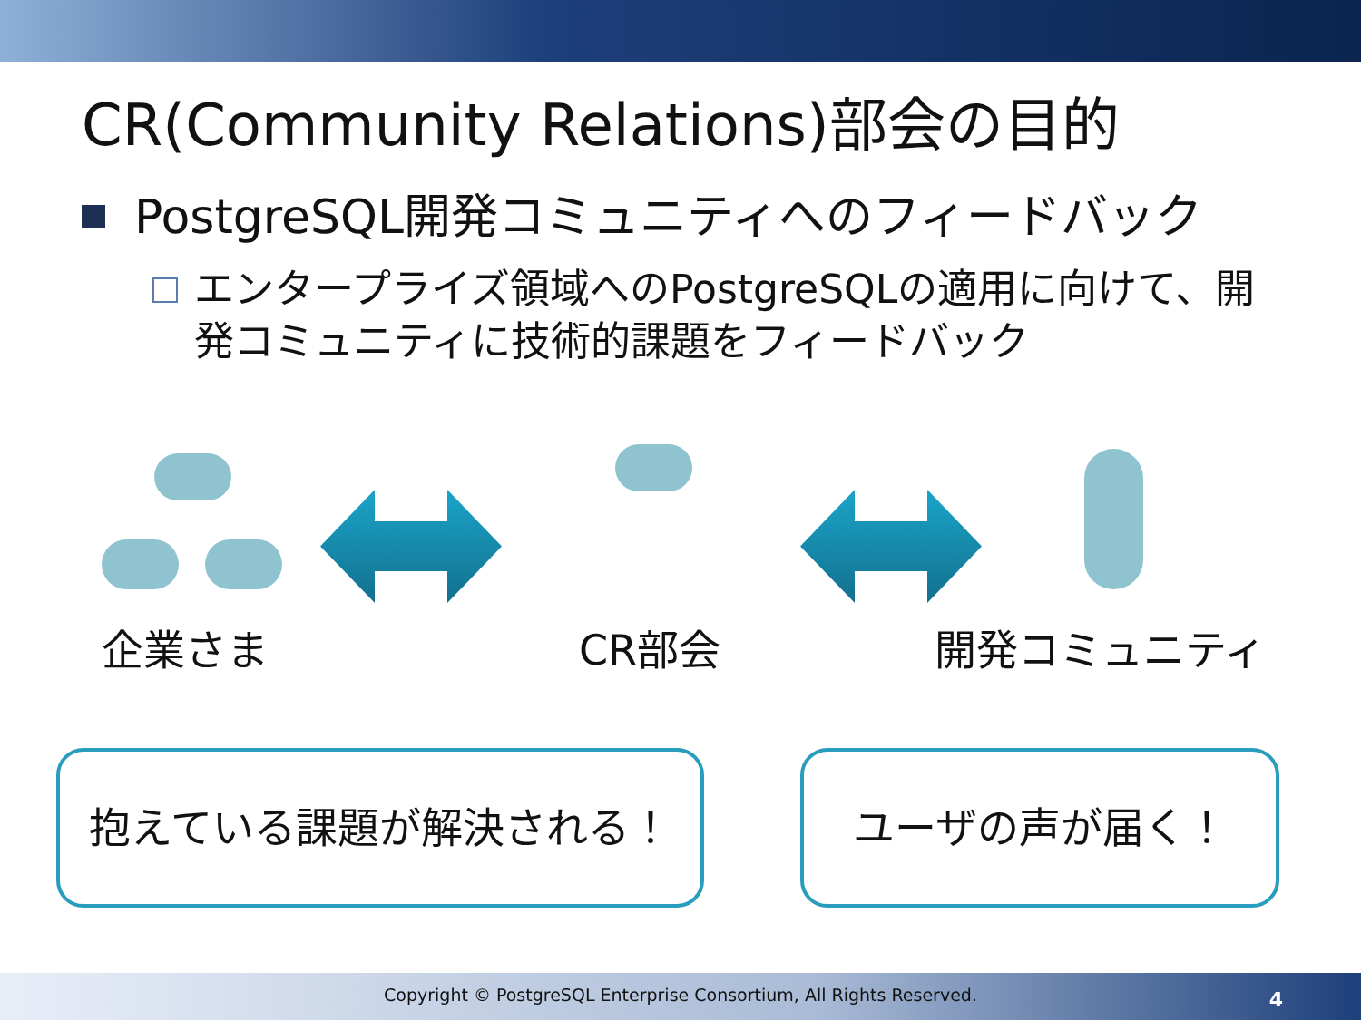CR(Community Relations)部会の目的
PostgreSQL開発コミュニティへのフィードバック
エンタープライズ領域へのPostgreSQLの適用に向けて、開発コミュニティに技術的課題をフィードバック
企業さま CR部会 開発コミュニティ
抱えている課題が解決される！ ユーザの声が届く！
Copyright © PostgreSQL Enterprise Consortium, All Rights Reserved.
4